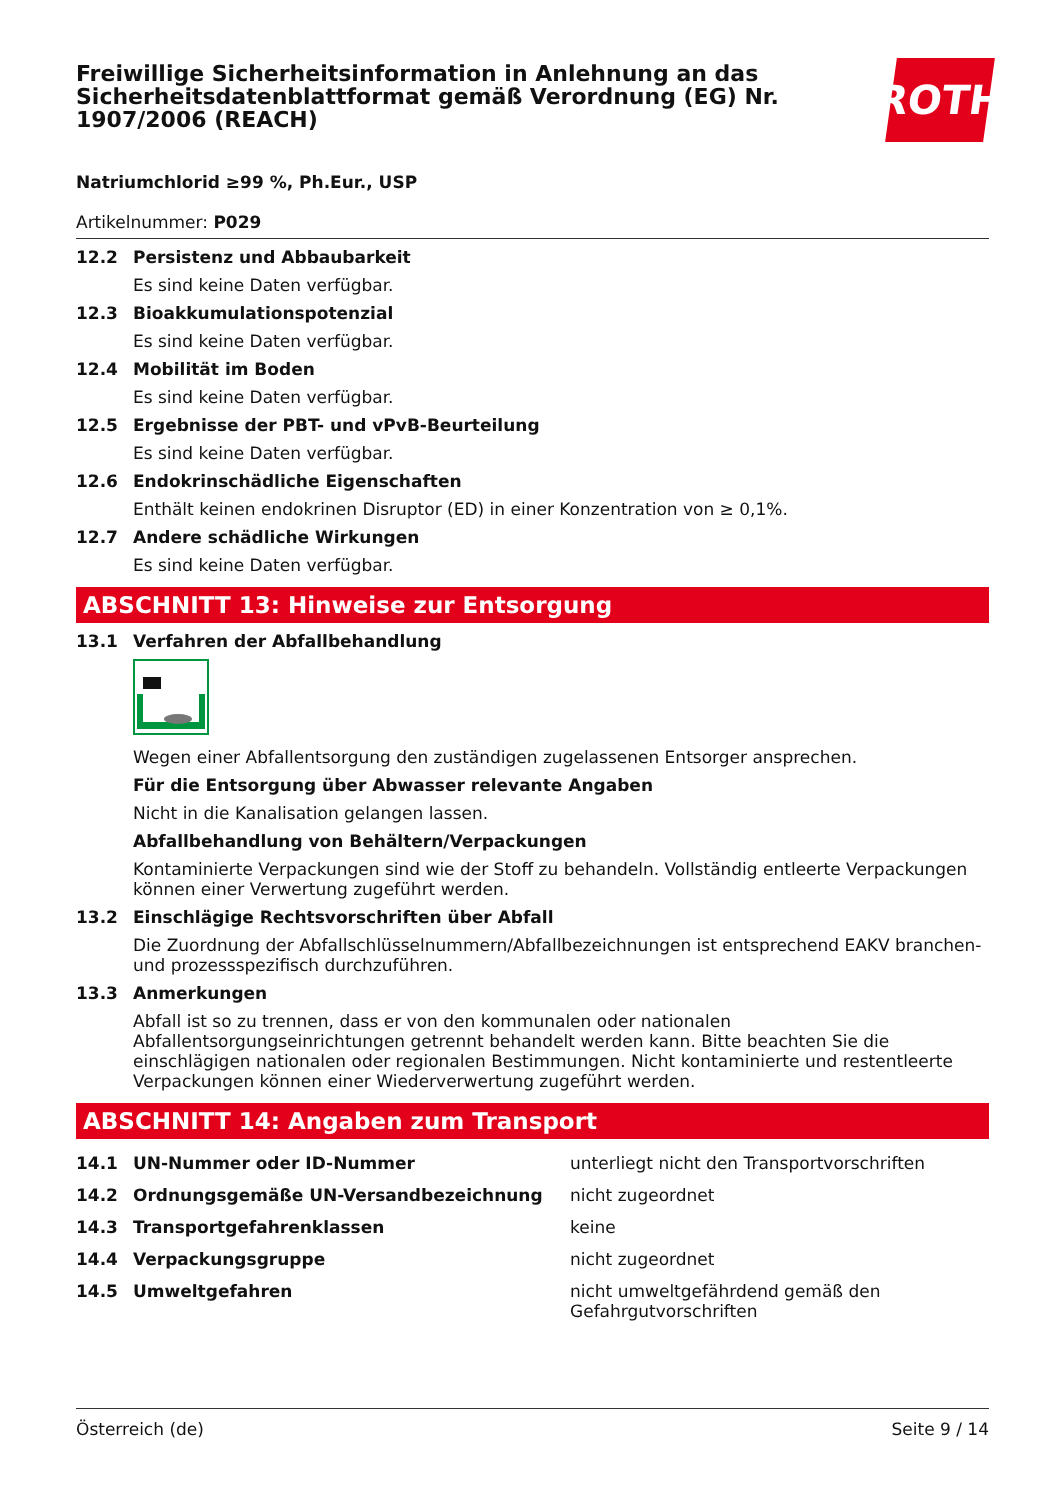Freiwillige Sicherheitsinformation in Anlehnung an das Sicherheitsdatenblattformat gemäß Verordnung (EG) Nr. 1907/2006 (REACH)
ROTH
Natriumchlorid ≥99 %, Ph.Eur., USP
Artikelnummer: P029
12.2 Persistenz und Abbaubarkeit
Es sind keine Daten verfügbar.
12.3 Bioakkumulationspotenzial
Es sind keine Daten verfügbar.
12.4 Mobilität im Boden
Es sind keine Daten verfügbar.
12.5 Ergebnisse der PBT- und vPvB-Beurteilung
Es sind keine Daten verfügbar.
12.6 Endokrinschädliche Eigenschaften
Enthält keinen endokrinen Disruptor (ED) in einer Konzentration von ≥ 0,1%.
12.7 Andere schädliche Wirkungen
Es sind keine Daten verfügbar.
ABSCHNITT 13: Hinweise zur Entsorgung
13.1 Verfahren der Abfallbehandlung
Wegen einer Abfallentsorgung den zuständigen zugelassenen Entsorger ansprechen.
Für die Entsorgung über Abwasser relevante Angaben
Nicht in die Kanalisation gelangen lassen.
Abfallbehandlung von Behältern/Verpackungen
Kontaminierte Verpackungen sind wie der Stoff zu behandeln. Vollständig entleerte Verpackungen können einer Verwertung zugeführt werden.
13.2 Einschlägige Rechtsvorschriften über Abfall
Die Zuordnung der Abfallschlüsselnummern/Abfallbezeichnungen ist entsprechend EAKV branchen- und prozessspezifisch durchzuführen.
13.3 Anmerkungen
Abfall ist so zu trennen, dass er von den kommunalen oder nationalen Abfallentsorgungseinrichtungen getrennt behandelt werden kann. Bitte beachten Sie die einschlägigen nationalen oder regionalen Bestimmungen. Nicht kontaminierte und restentleerte Verpackungen können einer Wiederverwertung zugeführt werden.
ABSCHNITT 14: Angaben zum Transport
| 14.1 | UN-Nummer oder ID-Nummer | unterliegt nicht den Transportvorschriften |
| 14.2 | Ordnungsgemäße UN-Versandbezeichnung | nicht zugeordnet |
| 14.3 | Transportgefahrenklassen | keine |
| 14.4 | Verpackungsgruppe | nicht zugeordnet |
| 14.5 | Umweltgefahren | nicht umweltgefährdend gemäß den Gefahrgutvorschriften |
Österreich (de) Seite 9 / 14